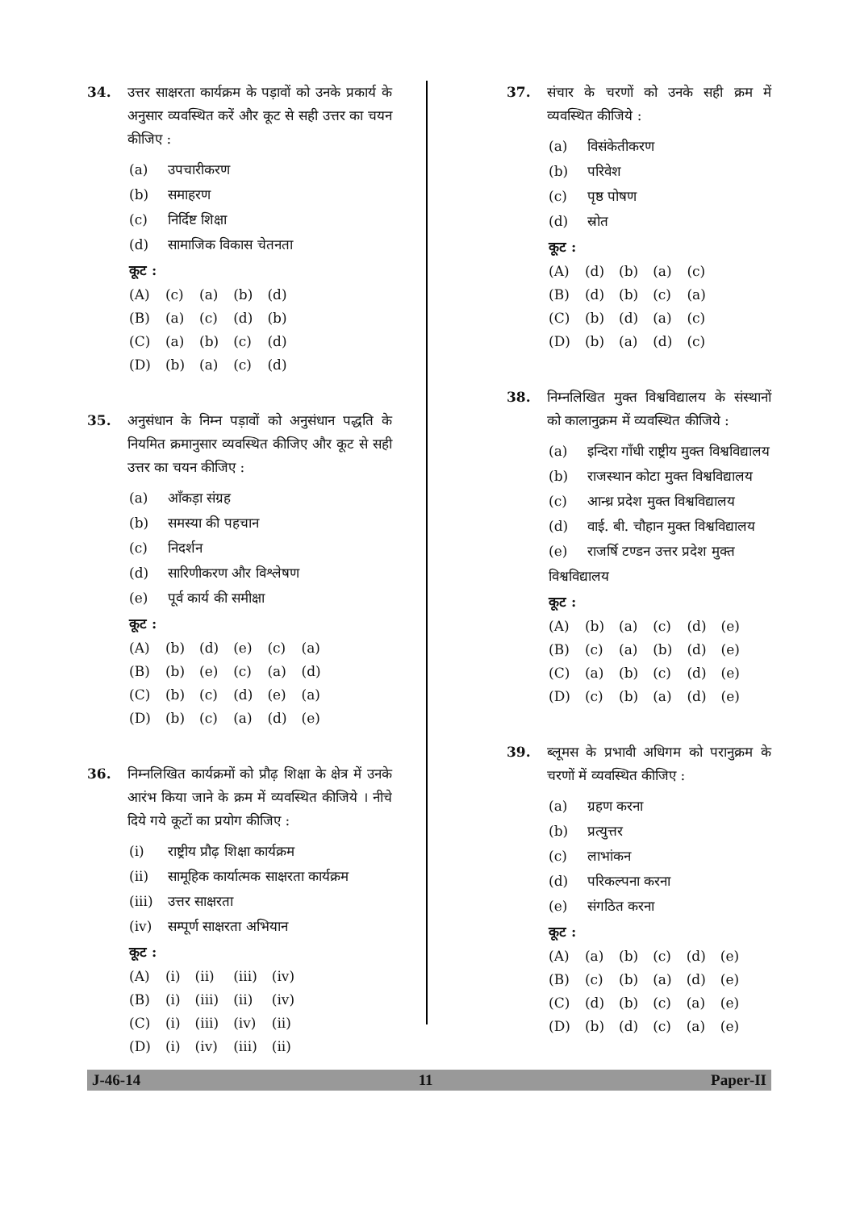34. उत्तर साक्षरता कार्यक्रम के पड़ावों को उनके प्रकार्य के अनुसार व्यवस्थित करें और कूट से सही उत्तर का चयन कीजिए :
(a) उपचारीकरण
(b) समाहरण
(c) निर्दिष्ट शिक्षा
(d) सामाजिक विकास चेतनता
कूट :
| (A) | (c) | (a) | (b) | (d) |
| (B) | (a) | (c) | (d) | (b) |
| (C) | (a) | (b) | (c) | (d) |
| (D) | (b) | (a) | (c) | (d) |
35. अनुसंधान के निम्न पड़ावों को अनुसंधान पद्धति के नियमित क्रमानुसार व्यवस्थित कीजिए और कूट से सही उत्तर का चयन कीजिए :
(a) आँकड़ा संग्रह
(b) समस्या की पहचान
(c) निदर्शन
(d) सारिणीकरण और विश्लेषण
(e) पूर्व कार्य की समीक्षा
कूट :
| (A) | (b) | (d) | (e) | (c) | (a) |
| (B) | (b) | (e) | (c) | (a) | (d) |
| (C) | (b) | (c) | (d) | (e) | (a) |
| (D) | (b) | (c) | (a) | (d) | (e) |
36. निम्नलिखित कार्यक्रमों को प्रौढ़ शिक्षा के क्षेत्र में उनके आरंभ किया जाने के क्रम में व्यवस्थित कीजिये । नीचे दिये गये कूटों का प्रयोग कीजिए :
(i) राष्ट्रीय प्रौढ़ शिक्षा कार्यक्रम
(ii) सामूहिक कार्यात्मक साक्षरता कार्यक्रम
(iii) उत्तर साक्षरता
(iv) सम्पूर्ण साक्षरता अभियान
कूट :
| (A) | (i) | (ii) | (iii) | (iv) |
| (B) | (i) | (iii) | (ii) | (iv) |
| (C) | (i) | (iii) | (iv) | (ii) |
| (D) | (i) | (iv) | (iii) | (ii) |
37. संचार के चरणों को उनके सही क्रम में व्यवस्थित कीजिये :
(a) विसंकेतीकरण
(b) परिवेश
(c) पृष्ठ पोषण
(d) स्रोत
कूट :
| (A) | (d) | (b) | (a) | (c) |
| (B) | (d) | (b) | (c) | (a) |
| (C) | (b) | (d) | (a) | (c) |
| (D) | (b) | (a) | (d) | (c) |
38. निम्नलिखित मुक्त विश्वविद्यालय के संस्थानों को कालानुक्रम में व्यवस्थित कीजिये :
(a) इन्दिरा गाँधी राष्ट्रीय मुक्त विश्वविद्यालय
(b) राजस्थान कोटा मुक्त विश्वविद्यालय
(c) आन्ध्र प्रदेश मुक्त विश्वविद्यालय
(d) वाई. बी. चौहान मुक्त विश्वविद्यालय
(e) राजर्षि टण्डन उत्तर प्रदेश मुक्त विश्वविद्यालय
कूट :
| (A) | (b) | (a) | (c) | (d) | (e) |
| (B) | (c) | (a) | (b) | (d) | (e) |
| (C) | (a) | (b) | (c) | (d) | (e) |
| (D) | (c) | (b) | (a) | (d) | (e) |
39. ब्लूमस के प्रभावी अधिगम को परानुक्रम के चरणों में व्यवस्थित कीजिए :
(a) ग्रहण करना
(b) प्रत्युत्तर
(c) लाभांकन
(d) परिकल्पना करना
(e) संगठित करना
कूट :
| (A) | (a) | (b) | (c) | (d) | (e) |
| (B) | (c) | (b) | (a) | (d) | (e) |
| (C) | (d) | (b) | (c) | (a) | (e) |
| (D) | (b) | (d) | (c) | (a) | (e) |
J-46-14 11 Paper-II